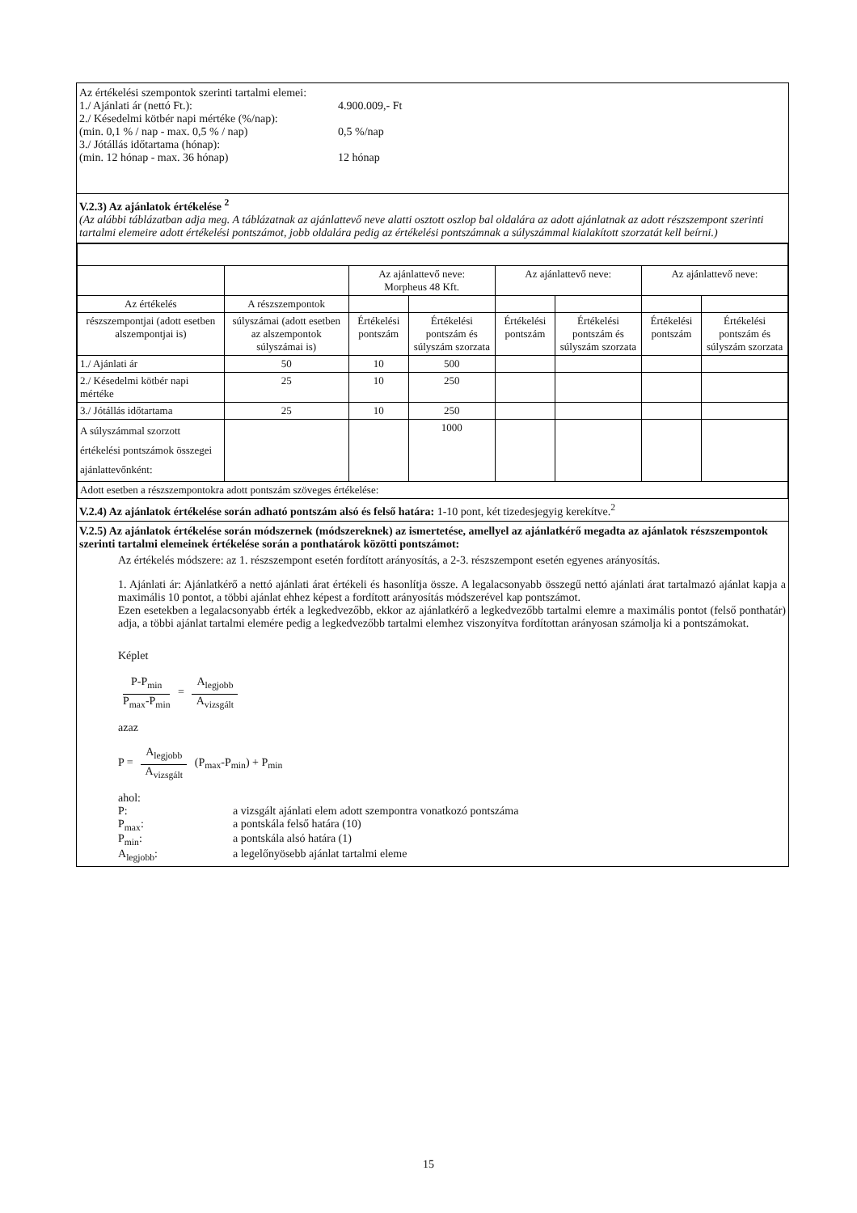Az értékelési szempontok szerinti tartalmi elemei:
1./ Ajánlati ár (nettó Ft.): 4.900.009,- Ft
2./ Késedelmi kötbér napi mértéke (%/nap):
(min. 0,1 % / nap - max. 0,5 % / nap) 0,5 %/nap
3./ Jótállás időtartama (hónap):
(min. 12 hónap - max. 36 hónap) 12 hónap
V.2.3) Az ajánlatok értékelése <sup>2</sup>
(Az alábbi táblázatban adja meg. A táblázatnak az ajánlattevő neve alatti osztott oszlop bal oldalára az adott ajánlatnak az adott részszempont szerinti tartalmi elemeire adott értékelési pontszámot, jobb oldalára pedig az értékelési pontszámnak a súlyszámmal kialakított szorzatát kell beírni.)
| | | Az ajánlattevő neve: Morpheus 48 Kft. | | Az ajánlattevő neve: | | Az ajánlattevő neve: | |
| Az értékelés | A részszempontok | | | | | | |
| részszempontjai (adott esetben alszempontjai is) | súlyszámai (adott esetben az alszempontok súlyszámai is) | Értékelési pontszám | Értékelési pontszám és súlyszám szorzata | Értékelési pontszám | Értékelési pontszám és súlyszám szorzata | Értékelési pontszám | Értékelési pontszám és súlyszám szorzata |
| 1./ Ajánlati ár | 50 | 10 | 500 | | | | |
| 2./ Késedelmi kötbér napi mértéke | 25 | 10 | 250 | | | | |
| 3./ Jótállás időtartama | 25 | 10 | 250 | | | | |
| A súlyszámmal szorzott értékelési pontszámok összegei ajánlattevőnként: | | | 1000 | | | | |
| Adott esetben a részszempontokra adott pontszám szöveges értékelése: | | | | | | | |
V.2.4) Az ajánlatok értékelése során adható pontszám alsó és felső határa: 1-10 pont, két tizedesjegyig kerekítve.<sup>2</sup>
V.2.5) Az ajánlatok értékelése során módszernek (módszereknek) az ismertetése, amellyel az ajánlatkérő megadta az ajánlatok részszempontok szerinti tartalmi elemeinek értékelése során a ponthatárok közötti pontszámot:
Az értékelés módszere: az 1. részszempont esetén fordított arányosítás, a 2-3. részszempont esetén egyenes arányosítás.
1. Ajánlati ár: Ajánlatkérő a nettó ajánlati árat értékeli és hasonlítja össze. A legalacsonyabb összegű nettó ajánlati árat tartalmazó ajánlat kapja a maximális 10 pontot, a többi ajánlat ehhez képest a fordított arányosítás módszerével kap pontszámot.
Ezen esetekben a legalacsonyabb érték a legkedvezőbb, ekkor az ajánlatkérő a legkedvezőbb tartalmi elemre a maximális pontot (felső ponthatár) adja, a többi ajánlat tartalmi elemére pedig a legkedvezőbb tartalmi elemhez viszonyítva fordítottan arányosan számolja ki a pontszámokat.
Képlet
P-P<sub>min</sub>
P<sub>max</sub>-P<sub>min</sub>
=
A<sub>legjobb</sub>
A<sub>vizsgált</sub>
azaz
P =
A<sub>legjobb</sub>
A<sub>vizsgált</sub>
(P<sub>max</sub>-P<sub>min</sub>) + P<sub>min</sub>
ahol:
P: a vizsgált ajánlati elem adott szempontra vonatkozó pontszáma
P<sub>max</sub>: a pontskála felső határa (10)
P<sub>min</sub>: a pontskála alsó határa (1)
A<sub>legjobb</sub>: a legelőnyösebb ajánlat tartalmi eleme
15